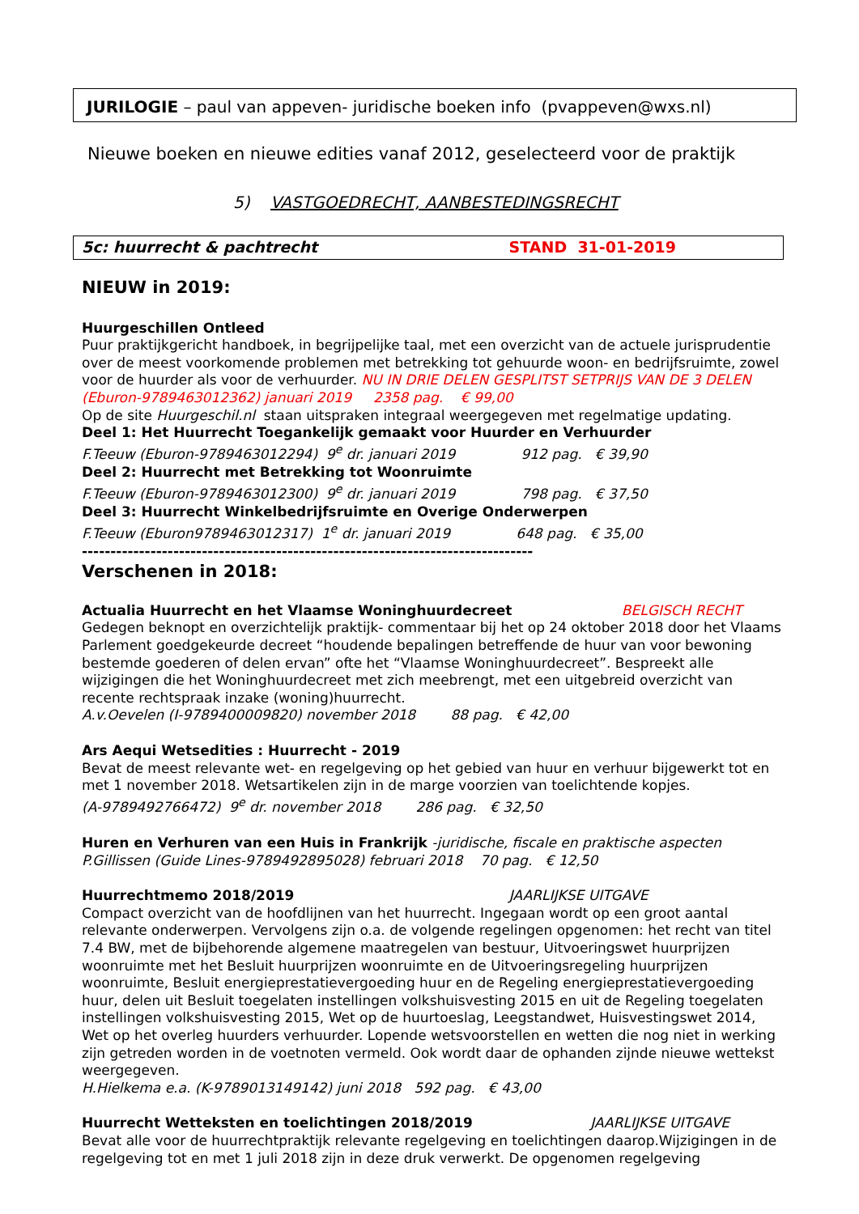JURILOGIE – paul van appeven- juridische boeken info (pvappeven@wxs.nl)
Nieuwe boeken en nieuwe edities vanaf 2012, geselecteerd voor de praktijk
5) VASTGOEDRECHT, AANBESTEDINGSRECHT
5c: huurrecht & pachtrecht STAND 31-01-2019
NIEUW in 2019:
Huurgeschillen Ontleed
Puur praktijkgericht handboek, in begrijpelijke taal, met een overzicht van de actuele jurisprudentie over de meest voorkomende problemen met betrekking tot gehuurde woon- en bedrijfsruimte, zowel voor de huurder als voor de verhuurder. NU IN DRIE DELEN GESPLITST SETPRIJS VAN DE 3 DELEN (Eburon-9789463012362) januari 2019 2358 pag. € 99,00
Op de site Huurgeschil.nl staan uitspraken integraal weergegeven met regelmatige updating.
Deel 1: Het Huurrecht Toegankelijk gemaakt voor Huurder en Verhuurder
F.Teeuw (Eburon-9789463012294) 9<sup>e</sup> dr. januari 2019 912 pag. € 39,90
Deel 2: Huurrecht met Betrekking tot Woonruimte
F.Teeuw (Eburon-9789463012300) 9<sup>e</sup> dr. januari 2019 798 pag. € 37,50
Deel 3: Huurrecht Winkelbedrijfsruimte en Overige Onderwerpen
F.Teeuw (Eburon9789463012317) 1<sup>e</sup> dr. januari 2019 648 pag. € 35,00
-------------------------------------------------------------------------------
Verschenen in 2018:
Actualia Huurrecht en het Vlaamse Woninghuurdecreet BELGISCH RECHT
Gedegen beknopt en overzichtelijk praktijk- commentaar bij het op 24 oktober 2018 door het Vlaams Parlement goedgekeurde decreet “houdende bepalingen betreffende de huur van voor bewoning bestemde goederen of delen ervan” ofte het “Vlaamse Woninghuurdecreet”. Bespreekt alle wijzigingen die het Woninghuurdecreet met zich meebrengt, met een uitgebreid overzicht van recente rechtspraak inzake (woning)huurrecht.
A.v.Oevelen (I-9789400009820) november 2018 88 pag. € 42,00
Ars Aequi Wetsedities : Huurrecht - 2019
Bevat de meest relevante wet- en regelgeving op het gebied van huur en verhuur bijgewerkt tot en met 1 november 2018. Wetsartikelen zijn in de marge voorzien van toelichtende kopjes.
(A-9789492766472) 9<sup>e</sup> dr. november 2018 286 pag. € 32,50
Huren en Verhuren van een Huis in Frankrijk -juridische, fiscale en praktische aspecten
P.Gillissen (Guide Lines-9789492895028) februari 2018 70 pag. € 12,50
Huurrechtmemo 2018/2019 JAARLIJKSE UITGAVE
Compact overzicht van de hoofdlijnen van het huurrecht. Ingegaan wordt op een groot aantal relevante onderwerpen. Vervolgens zijn o.a. de volgende regelingen opgenomen: het recht van titel 7.4 BW, met de bijbehorende algemene maatregelen van bestuur, Uitvoeringswet huurprijzen woonruimte met het Besluit huurprijzen woonruimte en de Uitvoeringsregeling huurprijzen woonruimte, Besluit energieprestatievergoeding huur en de Regeling energieprestatievergoeding huur, delen uit Besluit toegelaten instellingen volkshuisvesting 2015 en uit de Regeling toegelaten instellingen volkshuisvesting 2015, Wet op de huurtoeslag, Leegstandwet, Huisvestingswet 2014, Wet op het overleg huurders verhuurder. Lopende wetsvoorstellen en wetten die nog niet in werking zijn getreden worden in de voetnoten vermeld. Ook wordt daar de ophanden zijnde nieuwe wettekst weergegeven.
H.Hielkema e.a. (K-9789013149142) juni 2018 592 pag. € 43,00
Huurrecht Wetteksten en toelichtingen 2018/2019 JAARLIJKSE UITGAVE
Bevat alle voor de huurrechtpraktijk relevante regelgeving en toelichtingen daarop.Wijzigingen in de regelgeving tot en met 1 juli 2018 zijn in deze druk verwerkt. De opgenomen regelgeving